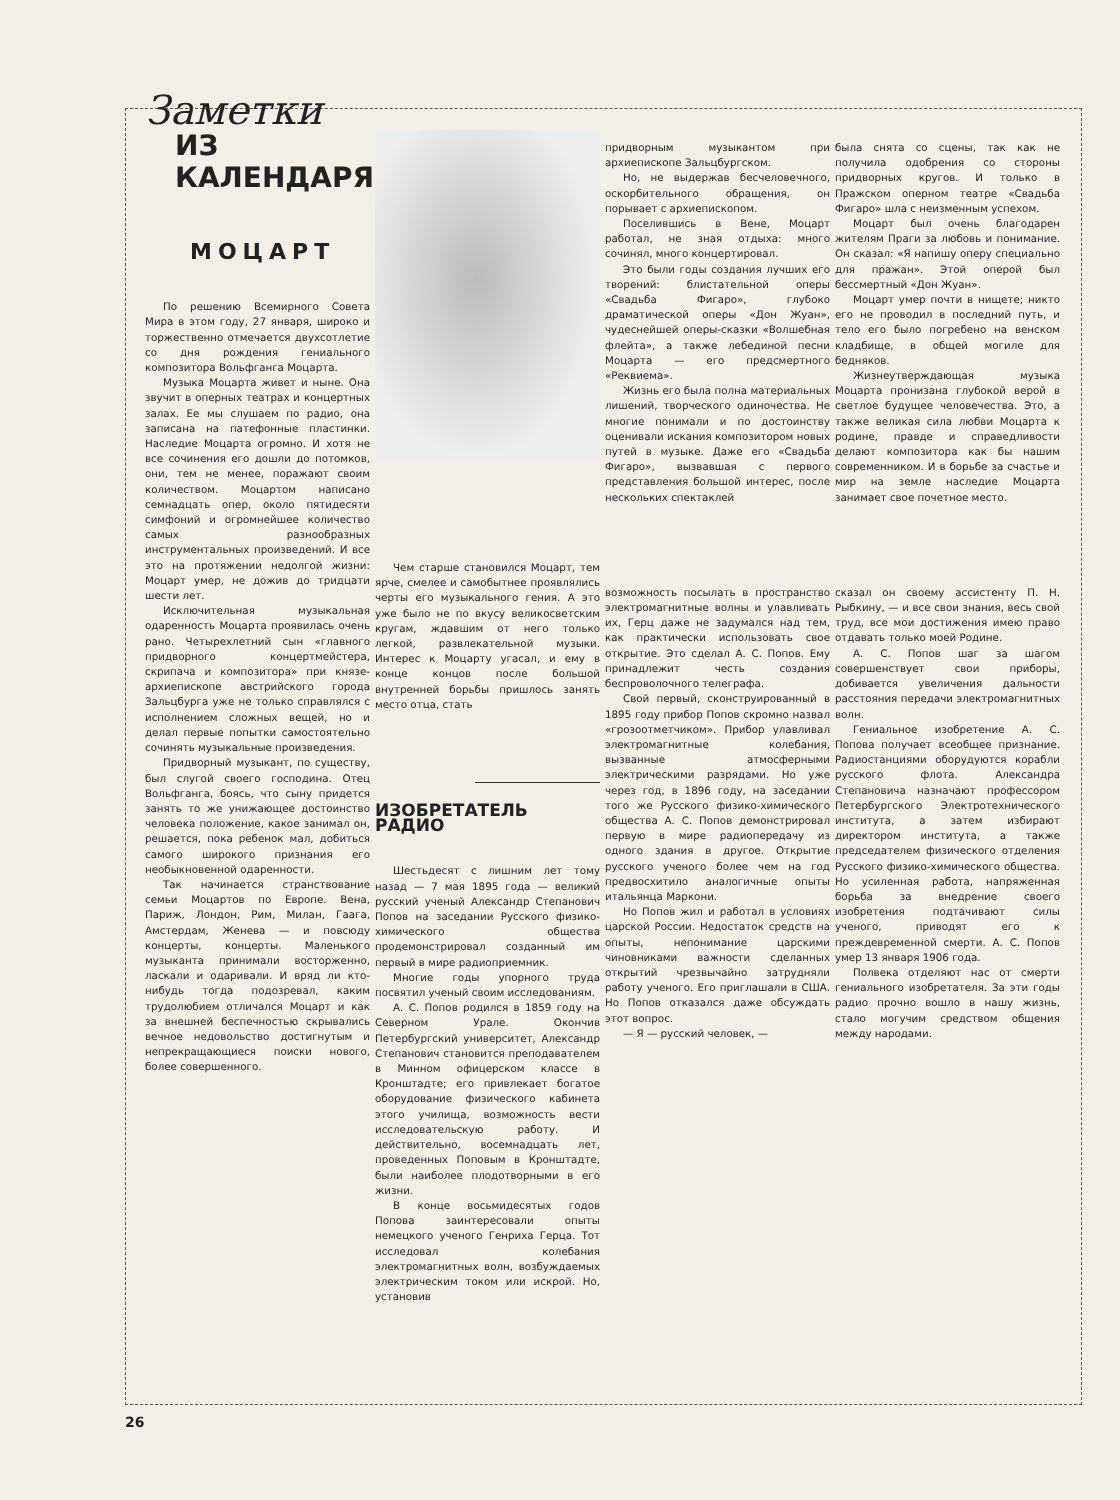Заметки
ИЗ КАЛЕНДАРЯ
МОЦАРТ
По решению Всемирного Совета Мира в этом году, 27 января, широко и торжественно отмечается двухсотлетие со дня рождения гениального композитора Вольфганга Моцарта.
Музыка Моцарта живет и ныне. Она звучит в оперных театрах и концертных залах. Ее мы слушаем по радио, она записана на патефонные пластинки. Наследие Моцарта огромно. И хотя не все сочинения его дошли до потомков, они, тем не менее, поражают своим количеством. Моцартом написано семнадцать опер, около пятидесяти симфоний и огромнейшее количество самых разнообразных инструментальных произведений. И все это на протяжении недолгой жизни: Моцарт умер, не дожив до тридцати шести лет.
Исключительная музыкальная одаренность Моцарта проявилась очень рано. Четырехлетний сын «главного придворного концертмейстера, скрипача и композитора» при князе-архиепископе австрийского города Зальцбурга уже не только справлялся с исполнением сложных вещей, но и делал первые попытки самостоятельно сочинять музыкальные произведения.
Придворный музыкант, по существу, был слугой своего господина. Отец Вольфганга, боясь, что сыну придется занять то же унижающее достоинство человека положение, какое занимал он, решается, пока ребенок мал, добиться самого широкого признания его необыкновенной одаренности.
Так начинается странствование семьи Моцартов по Европе. Вена, Париж, Лондон, Рим, Милан, Гаага, Амстердам, Женева — и повсюду концерты, концерты. Маленького музыканта принимали восторженно, ласкали и одаривали. И вряд ли кто-нибудь тогда подозревал, каким трудолюбием отличался Моцарт и как за внешней беспечностью скрывались вечное недовольство достигнутым и непрекращающиеся поиски нового, более совершенного.
Чем старше становился Моцарт, тем ярче, смелее и самобытнее проявлялись черты его музыкального гения. А это уже было не по вкусу великосветским кругам, ждавшим от него только легкой, развлекательной музыки. Интерес к Моцарту угасал, и ему в конце концов после большой внутренней борьбы пришлось занять место отца, стать
ИЗОБРЕТАТЕЛЬ РАДИО
Шестьдесят с лишним лет тому назад — 7 мая 1895 года — великий русский ученый Александр Степанович Попов на заседании Русского физико-химического общества продемонстрировал созданный им первый в мире радиоприемник.
Многие годы упорного труда посвятил ученый своим исследованиям.
А. С. Попов родился в 1859 году на Северном Урале. Окончив Петербургский университет, Александр Степанович становится преподавателем в Минном офицерском классе в Кронштадте; его привлекает богатое оборудование физического кабинета этого училища, возможность вести исследовательскую работу. И действительно, восемнадцать лет, проведенных Поповым в Кронштадте, были наиболее плодотворными в его жизни.
В конце восьмидесятых годов Попова заинтересовали опыты немецкого ученого Генриха Герца. Тот исследовал колебания электромагнитных волн, возбуждаемых электрическим током или искрой. Но, установив
придворным музыкантом при архиепископе Зальцбургском.
Но, не выдержав бесчеловечного, оскорбительного обращения, он порывает с архиепископом.
Поселившись в Вене, Моцарт работал, не зная отдыха: много сочинял, много концертировал.
Это были годы создания лучших его творений: блистательной оперы «Свадьба Фигаро», глубоко драматической оперы «Дон Жуан», чудеснейшей оперы-сказки «Волшебная флейта», а также лебединой песни Моцарта — его предсмертного «Реквиема».
Жизнь его была полна материальных лишений, творческого одиночества. Не многие понимали и по достоинству оценивали искания композитором новых путей в музыке. Даже его «Свадьба Фигаро», вызвавшая с первого представления большой интерес, после нескольких спектаклей
возможность посылать в пространство электромагнитные волны и улавливать их, Герц даже не задумался над тем, как практически использовать свое открытие. Это сделал А. С. Попов. Ему принадлежит честь создания беспроволочного телеграфа.
Свой первый, сконструированный в 1895 году прибор Попов скромно назвал «грозоотметчиком». Прибор улавливал электромагнитные колебания, вызванные атмосферными электрическими разрядами. Но уже через год, в 1896 году, на заседании того же Русского физико-химического общества А. С. Попов демонстрировал первую в мире радиопередачу из одного здания в другое. Открытие русского ученого более чем на год предвосхитило аналогичные опыты итальянца Маркони.
Но Попов жил и работал в условиях царской России. Недостаток средств на опыты, непонимание царскими чиновниками важности сделанных открытий чрезвычайно затрудняли работу ученого. Его приглашали в США. Но Попов отказался даже обсуждать этот вопрос.
— Я — русский человек, —
была снята со сцены, так как не получила одобрения со стороны придворных кругов. И только в Пражском оперном театре «Свадьба Фигаро» шла с неизменным успехом.
Моцарт был очень благодарен жителям Праги за любовь и понимание. Он сказал: «Я напишу оперу специально для пражан». Этой оперой был бессмертный «Дон Жуан».
Моцарт умер почти в нищете; никто его не проводил в последний путь, и тело его было погребено на венском кладбище, в общей могиле для бедняков.
Жизнеутверждающая музыка Моцарта пронизана глубокой верой в светлое будущее человечества. Это, а также великая сила любви Моцарта к родине, правде и справедливости делают композитора как бы нашим современником. И в борьбе за счастье и мир на земле наследие Моцарта занимает свое почетное место.
сказал он своему ассистенту П. Н. Рыбкину, — и все свои знания, весь свой труд, все мои достижения имею право отдавать только моей Родине.
А. С. Попов шаг за шагом совершенствует свои приборы, добивается увеличения дальности расстояния передачи электромагнитных волн.
Гениальное изобретение А. С. Попова получает всеобщее признание. Радиостанциями оборудуются корабли русского флота. Александра Степановича назначают профессором Петербургского Электротехнического института, а затем избирают директором института, а также председателем физического отделения Русского физико-химического общества. Но усиленная работа, напряженная борьба за внедрение своего изобретения подтачивают силы ученого, приводят его к преждевременной смерти. А. С. Попов умер 13 января 1906 года.
Полвека отделяют нас от смерти гениального изобретателя. За эти годы радио прочно вошло в нашу жизнь, стало могучим средством общения между народами.
26